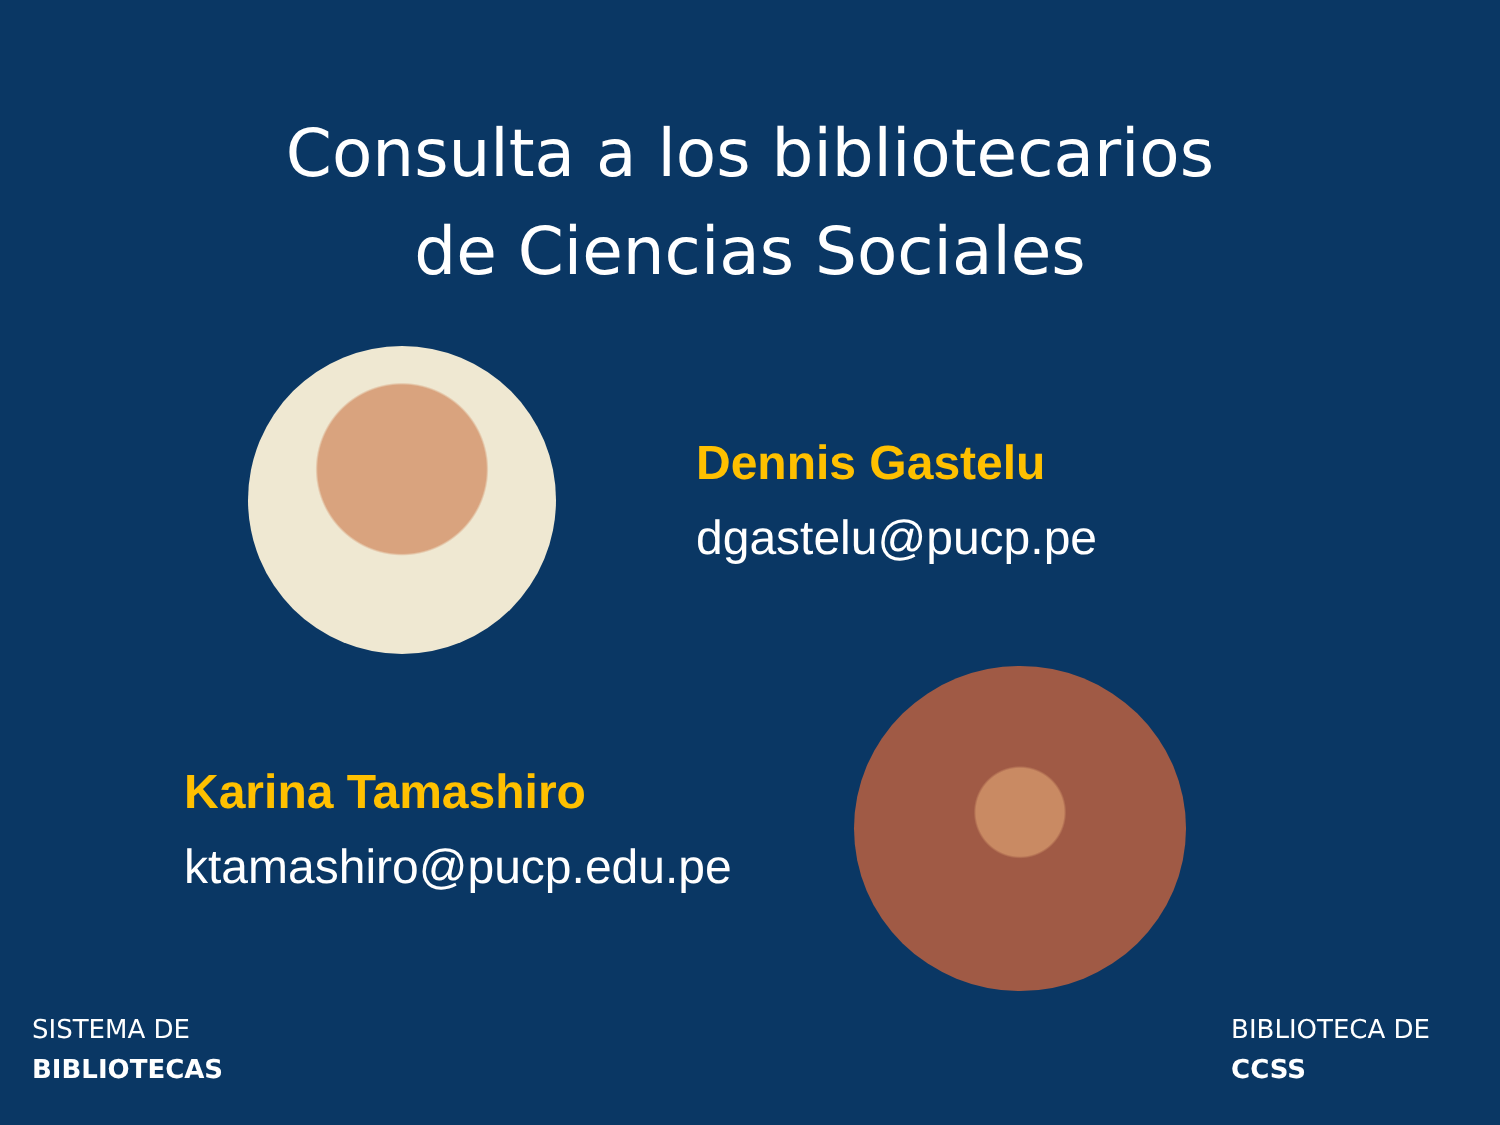Consulta a los bibliotecarios
de Ciencias Sociales
Dennis Gastelu
dgastelu@pucp.pe
Karina Tamashiro
ktamashiro@pucp.edu.pe
SISTEMA DE
BIBLIOTECAS
BIBLIOTECA DE
CCSS